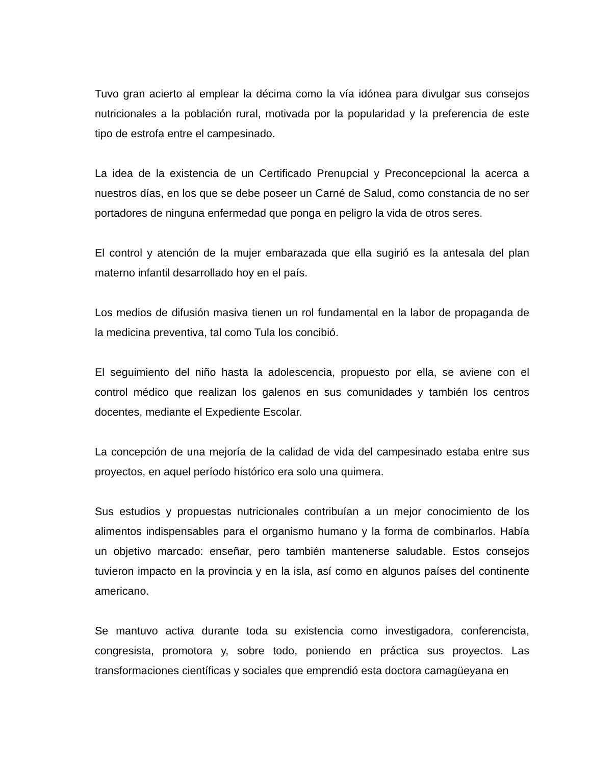Tuvo gran acierto al emplear la décima como la vía idónea para divulgar sus consejos nutricionales a la población rural, motivada por la popularidad y la preferencia de este tipo de estrofa entre el campesinado.
La idea de la existencia de un Certificado Prenupcial y Preconcepcional la acerca a nuestros días, en los que se debe poseer un Carné de Salud, como constancia de no ser portadores de ninguna enfermedad que ponga en peligro la vida de otros seres.
El control y atención de la mujer embarazada que ella sugirió es la antesala del plan materno infantil desarrollado hoy en el país.
Los medios de difusión masiva tienen un rol fundamental en la labor de propaganda de la medicina preventiva, tal como Tula los concibió.
El seguimiento del niño hasta la adolescencia, propuesto por ella, se aviene con el control médico que realizan los galenos en sus comunidades y también los centros docentes, mediante el Expediente Escolar.
La concepción de una mejoría de la calidad de vida del campesinado estaba entre sus proyectos, en aquel período histórico era solo una quimera.
Sus estudios y propuestas nutricionales contribuían a un mejor conocimiento de los alimentos indispensables para el organismo humano y la forma de combinarlos. Había un objetivo marcado: enseñar, pero también mantenerse saludable. Estos consejos tuvieron impacto en la provincia y en la isla, así como en algunos países del continente americano.
Se mantuvo activa durante toda su existencia como investigadora, conferencista, congresista, promotora y, sobre todo, poniendo en práctica sus proyectos. Las transformaciones científicas y sociales que emprendió esta doctora camagüeyana en